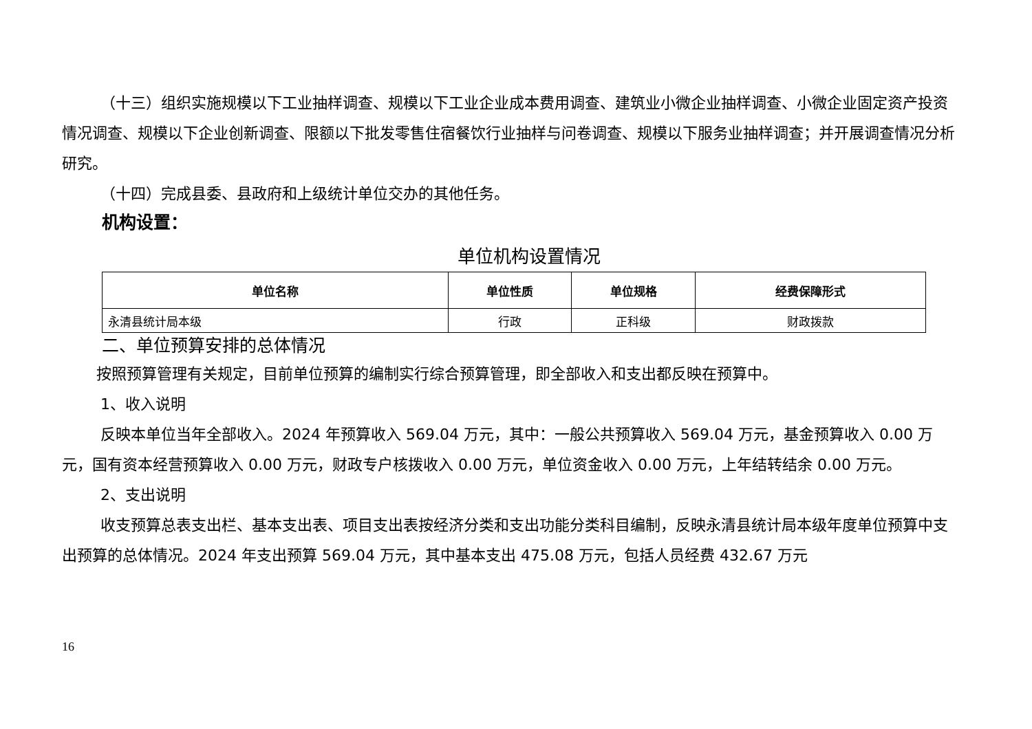（十三）组织实施规模以下工业抽样调查、规模以下工业企业成本费用调查、建筑业小微企业抽样调查、小微企业固定资产投资情况调查、规模以下企业创新调查、限额以下批发零售住宿餐饮行业抽样与问卷调查、规模以下服务业抽样调查；并开展调查情况分析研究。
（十四）完成县委、县政府和上级统计单位交办的其他任务。
机构设置：
单位机构设置情况
| 单位名称 | 单位性质 | 单位规格 | 经费保障形式 |
| --- | --- | --- | --- |
| 永清县统计局本级 | 行政 | 正科级 | 财政拨款 |
二、单位预算安排的总体情况
按照预算管理有关规定，目前单位预算的编制实行综合预算管理，即全部收入和支出都反映在预算中。
1、收入说明
反映本单位当年全部收入。2024 年预算收入 569.04 万元，其中：一般公共预算收入 569.04 万元，基金预算收入 0.00 万元，国有资本经营预算收入 0.00 万元，财政专户核拨收入 0.00 万元，单位资金收入 0.00 万元，上年结转结余 0.00 万元。
2、支出说明
收支预算总表支出栏、基本支出表、项目支出表按经济分类和支出功能分类科目编制，反映永清县统计局本级年度单位预算中支出预算的总体情况。2024 年支出预算 569.04 万元，其中基本支出 475.08 万元，包括人员经费 432.67 万元
16